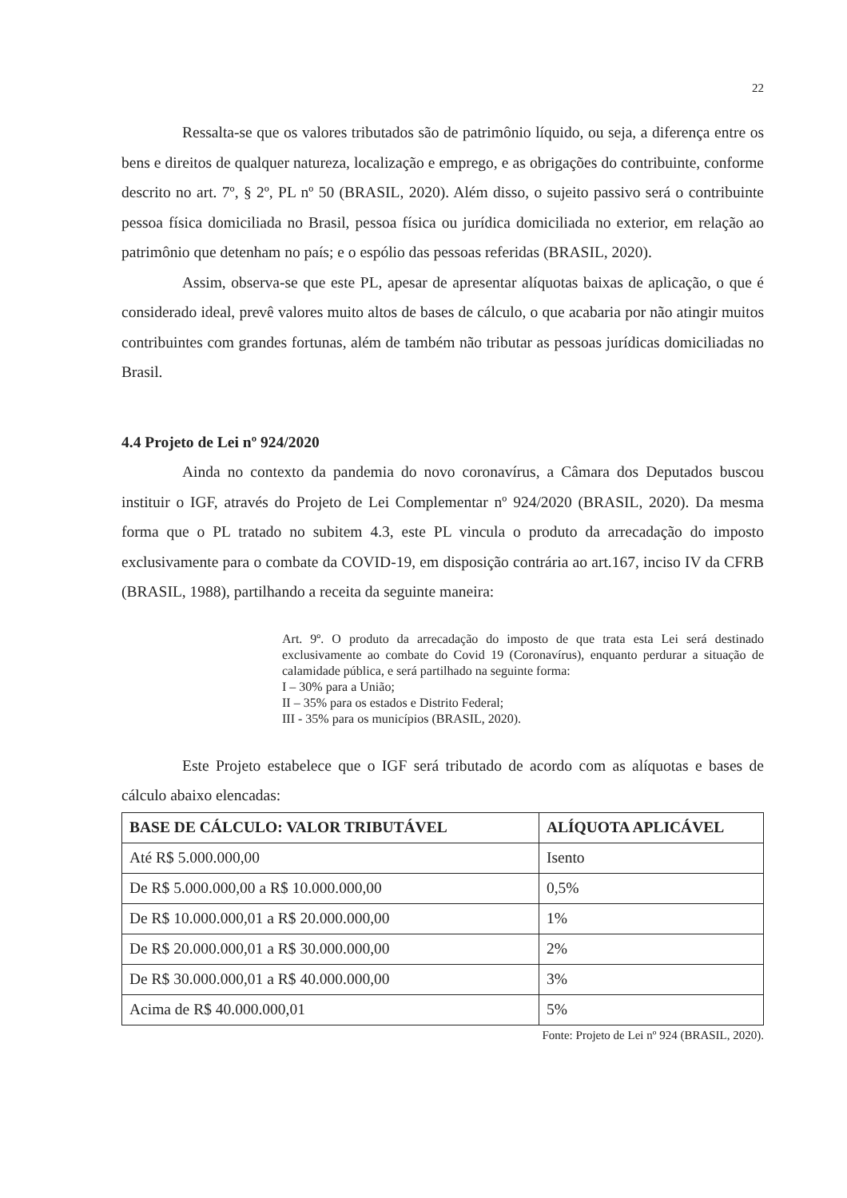22
Ressalta-se que os valores tributados são de patrimônio líquido, ou seja, a diferença entre os bens e direitos de qualquer natureza, localização e emprego, e as obrigações do contribuinte, conforme descrito no art. 7º, § 2º, PL nº 50 (BRASIL, 2020). Além disso, o sujeito passivo será o contribuinte pessoa física domiciliada no Brasil, pessoa física ou jurídica domiciliada no exterior, em relação ao patrimônio que detenham no país; e o espólio das pessoas referidas (BRASIL, 2020).
Assim, observa-se que este PL, apesar de apresentar alíquotas baixas de aplicação, o que é considerado ideal, prevê valores muito altos de bases de cálculo, o que acabaria por não atingir muitos contribuintes com grandes fortunas, além de também não tributar as pessoas jurídicas domiciliadas no Brasil.
4.4 Projeto de Lei nº 924/2020
Ainda no contexto da pandemia do novo coronavírus, a Câmara dos Deputados buscou instituir o IGF, através do Projeto de Lei Complementar nº 924/2020 (BRASIL, 2020). Da mesma forma que o PL tratado no subitem 4.3, este PL vincula o produto da arrecadação do imposto exclusivamente para o combate da COVID-19, em disposição contrária ao art.167, inciso IV da CFRB (BRASIL, 1988), partilhando a receita da seguinte maneira:
Art. 9º. O produto da arrecadação do imposto de que trata esta Lei será destinado exclusivamente ao combate do Covid 19 (Coronavírus), enquanto perdurar a situação de calamidade pública, e será partilhado na seguinte forma:
I – 30% para a União;
II – 35% para os estados e Distrito Federal;
III - 35% para os municípios (BRASIL, 2020).
Este Projeto estabelece que o IGF será tributado de acordo com as alíquotas e bases de cálculo abaixo elencadas:
| BASE DE CÁLCULO: VALOR TRIBUTÁVEL | ALÍQUOTA APLICÁVEL |
| --- | --- |
| Até R$ 5.000.000,00 | Isento |
| De R$ 5.000.000,00 a R$ 10.000.000,00 | 0,5% |
| De R$ 10.000.000,01 a R$ 20.000.000,00 | 1% |
| De R$ 20.000.000,01 a R$ 30.000.000,00 | 2% |
| De R$ 30.000.000,01 a R$ 40.000.000,00 | 3% |
| Acima de R$ 40.000.000,01 | 5% |
Fonte: Projeto de Lei nº 924 (BRASIL, 2020).